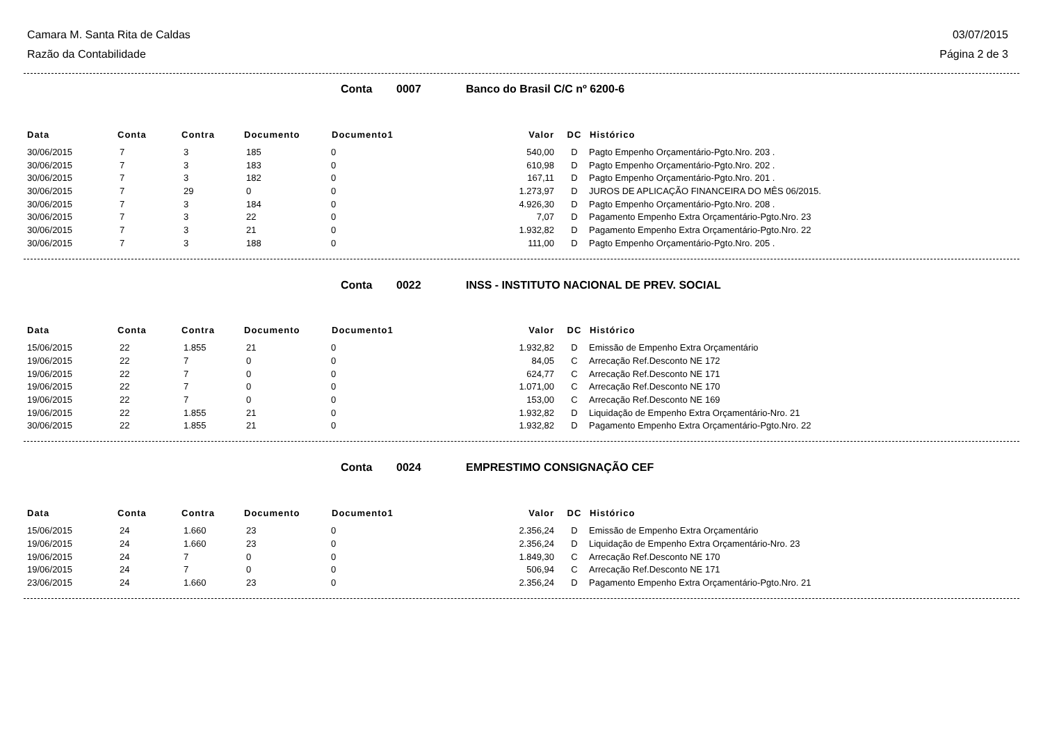Camara M. Santa Rita de Caldas 03/07/2015
Razão da Contabilidade Página 2 de 3
Conta 0007 Banco do Brasil C/C nº 6200-6
| Data | Conta | Contra | Documento | Documento1 | Valor | DC | Histórico |
| --- | --- | --- | --- | --- | --- | --- | --- |
| 30/06/2015 | 7 | 3 | 185 | 0 | 540,00 | D | Pagto Empenho Orçamentário-Pgto.Nro. 203 . |
| 30/06/2015 | 7 | 3 | 183 | 0 | 610,98 | D | Pagto Empenho Orçamentário-Pgto.Nro. 202 . |
| 30/06/2015 | 7 | 3 | 182 | 0 | 167,11 | D | Pagto Empenho Orçamentário-Pgto.Nro. 201 . |
| 30/06/2015 | 7 | 29 | 0 | 0 | 1.273,97 | D | JUROS DE APLICAÇÃO FINANCEIRA DO MÊS 06/2015. |
| 30/06/2015 | 7 | 3 | 184 | 0 | 4.926,30 | D | Pagto Empenho Orçamentário-Pgto.Nro. 208 . |
| 30/06/2015 | 7 | 3 | 22 | 0 | 7,07 | D | Pagamento Empenho Extra Orçamentário-Pgto.Nro. 23 |
| 30/06/2015 | 7 | 3 | 21 | 0 | 1.932,82 | D | Pagamento Empenho Extra Orçamentário-Pgto.Nro. 22 |
| 30/06/2015 | 7 | 3 | 188 | 0 | 111,00 | D | Pagto Empenho Orçamentário-Pgto.Nro. 205 . |
Conta 0022 INSS - INSTITUTO NACIONAL DE PREV. SOCIAL
| Data | Conta | Contra | Documento | Documento1 | Valor | DC | Histórico |
| --- | --- | --- | --- | --- | --- | --- | --- |
| 15/06/2015 | 22 | 1.855 | 21 | 0 | 1.932,82 | D | Emissão de Empenho Extra Orçamentário |
| 19/06/2015 | 22 | 7 | 0 | 0 | 84,05 | C | Arrecação Ref.Desconto NE 172 |
| 19/06/2015 | 22 | 7 | 0 | 0 | 624,77 | C | Arrecação Ref.Desconto NE 171 |
| 19/06/2015 | 22 | 7 | 0 | 0 | 1.071,00 | C | Arrecação Ref.Desconto NE 170 |
| 19/06/2015 | 22 | 7 | 0 | 0 | 153,00 | C | Arrecação Ref.Desconto NE 169 |
| 19/06/2015 | 22 | 1.855 | 21 | 0 | 1.932,82 | D | Liquidação de Empenho Extra Orçamentário-Nro. 21 |
| 30/06/2015 | 22 | 1.855 | 21 | 0 | 1.932,82 | D | Pagamento Empenho Extra Orçamentário-Pgto.Nro. 22 |
Conta 0024 EMPRESTIMO CONSIGNAÇÃO CEF
| Data | Conta | Contra | Documento | Documento1 | Valor | DC | Histórico |
| --- | --- | --- | --- | --- | --- | --- | --- |
| 15/06/2015 | 24 | 1.660 | 23 | 0 | 2.356,24 | D | Emissão de Empenho Extra Orçamentário |
| 19/06/2015 | 24 | 1.660 | 23 | 0 | 2.356,24 | D | Liquidação de Empenho Extra Orçamentário-Nro. 23 |
| 19/06/2015 | 24 | 7 | 0 | 0 | 1.849,30 | C | Arrecação Ref.Desconto NE 170 |
| 19/06/2015 | 24 | 7 | 0 | 0 | 506,94 | C | Arrecação Ref.Desconto NE 171 |
| 23/06/2015 | 24 | 1.660 | 23 | 0 | 2.356,24 | D | Pagamento Empenho Extra Orçamentário-Pgto.Nro. 21 |